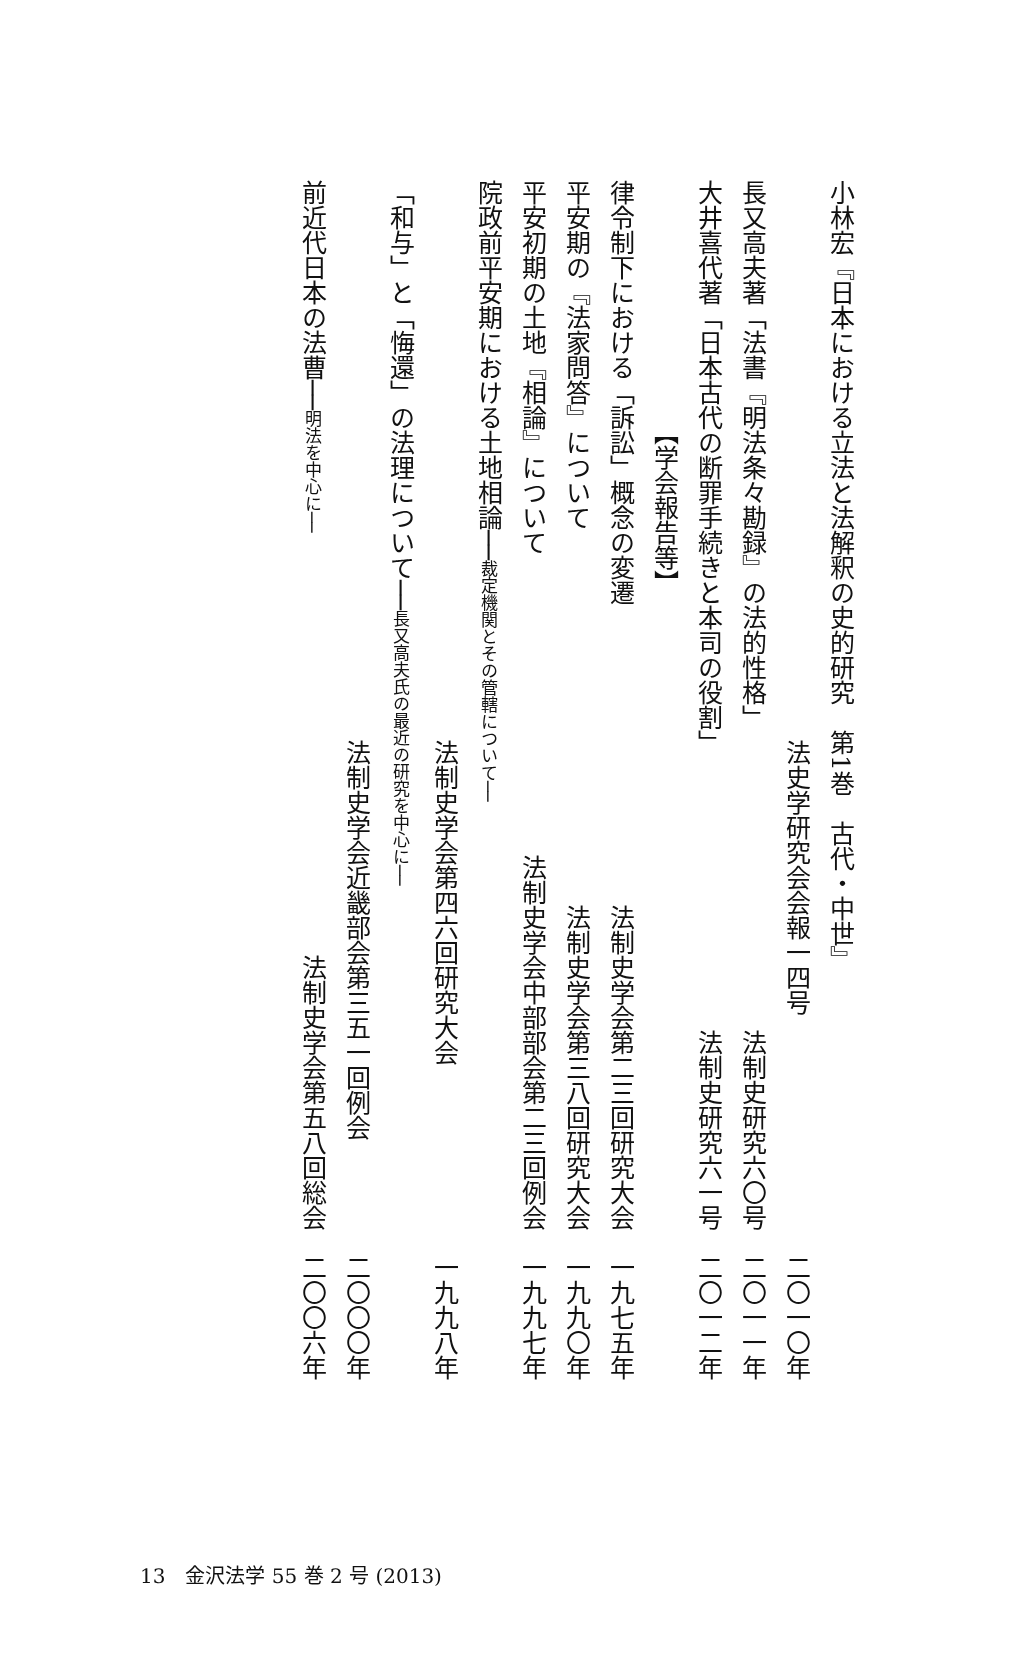小林宏『日本における立法と法解釈の史的研究　第1巻　古代・中世』
法史学研究会会報一四号 二〇一〇年
長又高夫著「法書『明法条々勘録』の法的性格」 法制史研究六〇号　二〇一一年
大井喜代著「日本古代の断罪手続きと本司の役割」 法制史研究六一号　二〇一二年
【学会報告等】
律令制下における「訴訟」概念の変遷 法制史学会第二三回研究大会　一九七五年
平安期の『法家問答』について 法制史学会第三八回研究大会　一九九〇年
平安初期の土地『相論』について 法制史学会中部部会第二三回例会　一九九七年
院政前平安期における土地相論──裁定機関とその管轄について──
法制史学会第四六回研究大会 一九九八年
「和与」と「悔還」の法理について──長又高夫氏の最近の研究を中心に──
法制史学会近畿部会第三五一回例会 二〇〇〇年
前近代日本の法曹──明法を中心に── 法制史学会第五八回総会　二〇〇六年
13　金沢法学 55 巻 2 号 (2013)